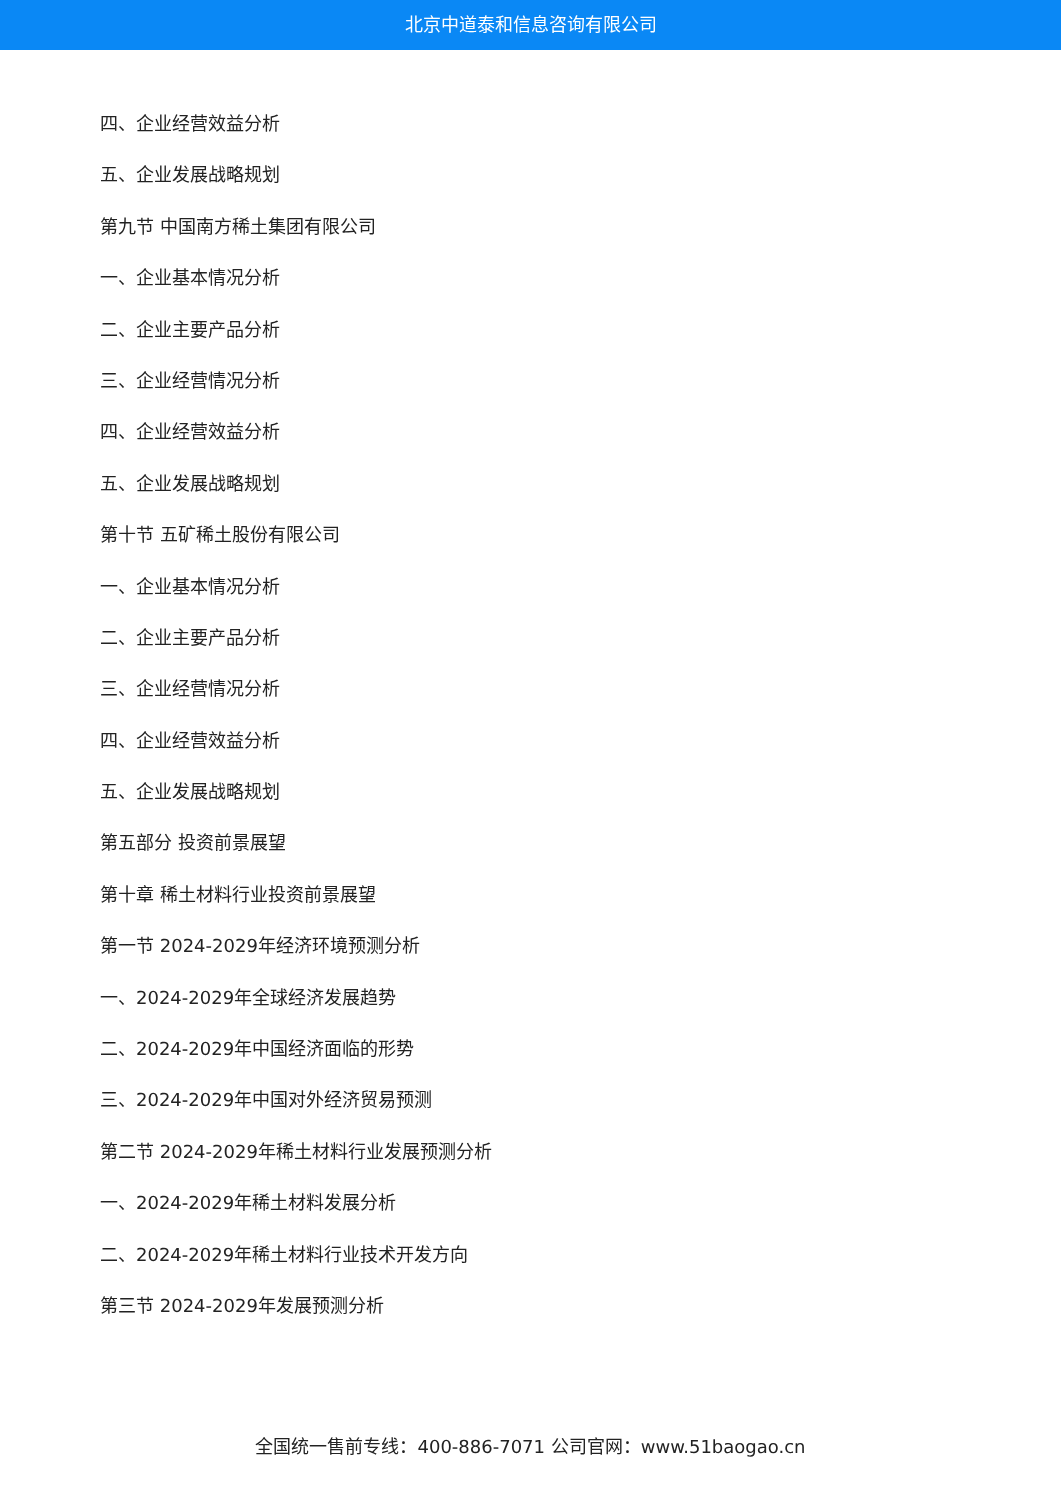北京中道泰和信息咨询有限公司
四、企业经营效益分析
五、企业发展战略规划
第九节 中国南方稀土集团有限公司
一、企业基本情况分析
二、企业主要产品分析
三、企业经营情况分析
四、企业经营效益分析
五、企业发展战略规划
第十节 五矿稀土股份有限公司
一、企业基本情况分析
二、企业主要产品分析
三、企业经营情况分析
四、企业经营效益分析
五、企业发展战略规划
第五部分 投资前景展望
第十章 稀土材料行业投资前景展望
第一节 2024-2029年经济环境预测分析
一、2024-2029年全球经济发展趋势
二、2024-2029年中国经济面临的形势
三、2024-2029年中国对外经济贸易预测
第二节 2024-2029年稀土材料行业发展预测分析
一、2024-2029年稀土材料发展分析
二、2024-2029年稀土材料行业技术开发方向
第三节 2024-2029年发展预测分析
全国统一售前专线：400-886-7071 公司官网：www.51baogao.cn